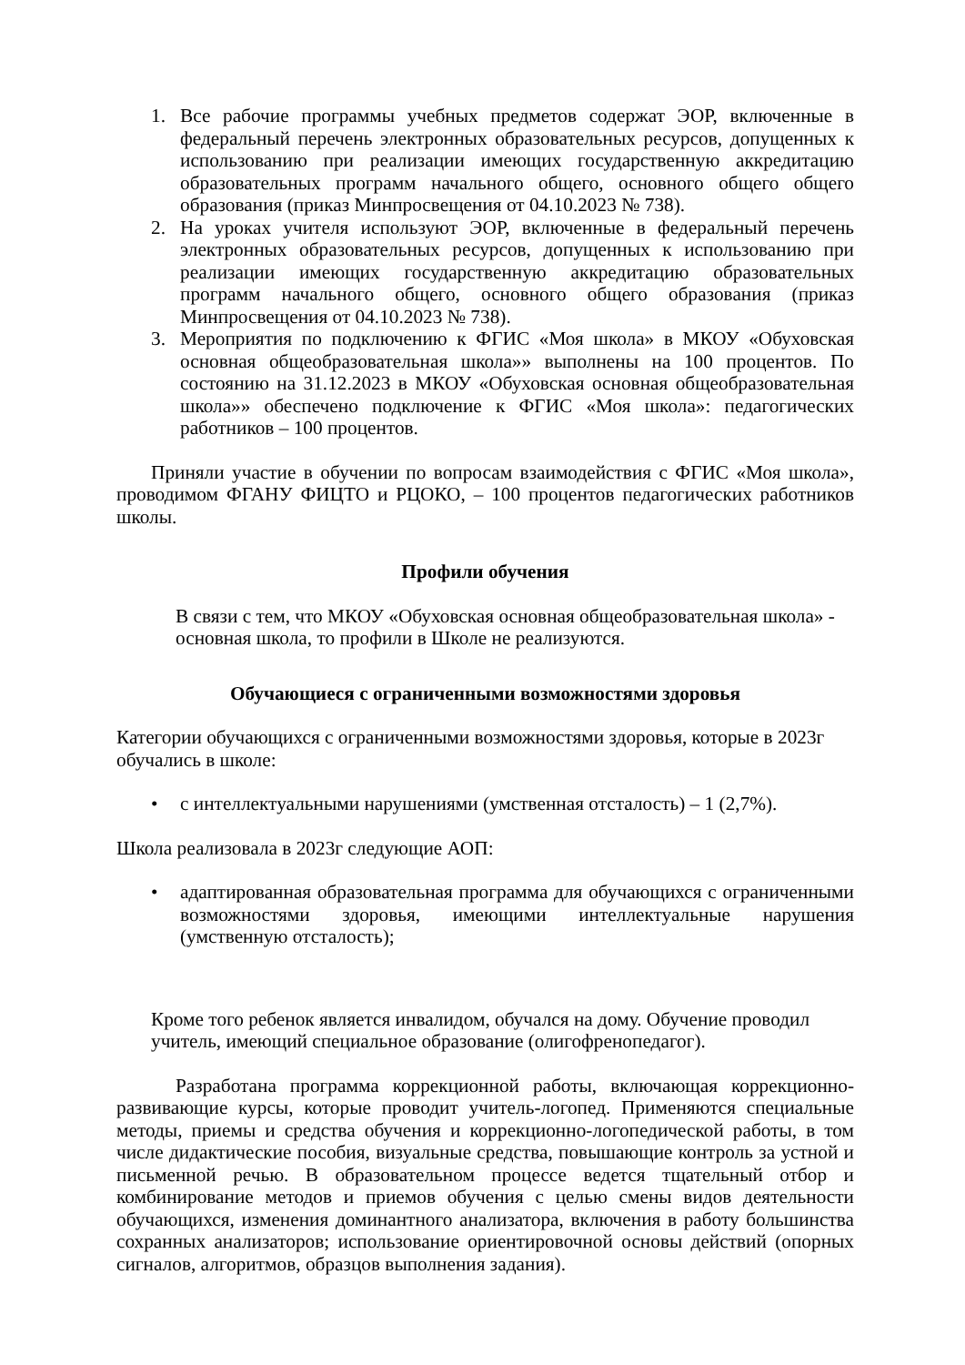1. Все рабочие программы учебных предметов содержат ЭОР, включенные в федеральный перечень электронных образовательных ресурсов, допущенных к использованию при реализации имеющих государственную аккредитацию образовательных программ начального общего, основного общего общего образования (приказ Минпросвещения от 04.10.2023 № 738).
2. На уроках учителя используют ЭОР, включенные в федеральный перечень электронных образовательных ресурсов, допущенных к использованию при реализации имеющих государственную аккредитацию образовательных программ начального общего, основного общего образования (приказ Минпросвещения от 04.10.2023 № 738).
3. Мероприятия по подключению к ФГИС «Моя школа» в МКОУ «Обуховская основная общеобразовательная школа»» выполнены на 100 процентов. По состоянию на 31.12.2023 в МКОУ «Обуховская основная общеобразовательная школа»» обеспечено подключение к ФГИС «Моя школа»: педагогических работников – 100 процентов.
Приняли участие в обучении по вопросам взаимодействия с ФГИС «Моя школа», проводимом ФГАНУ ФИЦТО и РЦОКО, – 100 процентов педагогических работников школы.
Профили обучения
В связи с тем, что МКОУ «Обуховская основная общеобразовательная школа» - основная школа, то профили в Школе не реализуются.
Обучающиеся с ограниченными возможностями здоровья
Категории обучающихся с ограниченными возможностями здоровья, которые в 2023г обучались в школе:
• с интеллектуальными нарушениями (умственная отсталость) – 1 (2,7%).
Школа реализовала в 2023г следующие АОП:
• адаптированная образовательная программа для обучающихся с ограниченными возможностями здоровья, имеющими интеллектуальные нарушения (умственную отсталость);
Кроме того ребенок является инвалидом, обучался на дому. Обучение проводил учитель, имеющий специальное образование (олигофренопедагог).
Разработана программа коррекционной работы, включающая коррекционно-развивающие курсы, которые проводит учитель-логопед. Применяются специальные методы, приемы и средства обучения и коррекционно-логопедической работы, в том числе дидактические пособия, визуальные средства, повышающие контроль за устной и письменной речью. В образовательном процессе ведется тщательный отбор и комбинирование методов и приемов обучения с целью смены видов деятельности обучающихся, изменения доминантного анализатора, включения в работу большинства сохранных анализаторов; использование ориентировочной основы действий (опорных сигналов, алгоритмов, образцов выполнения задания).